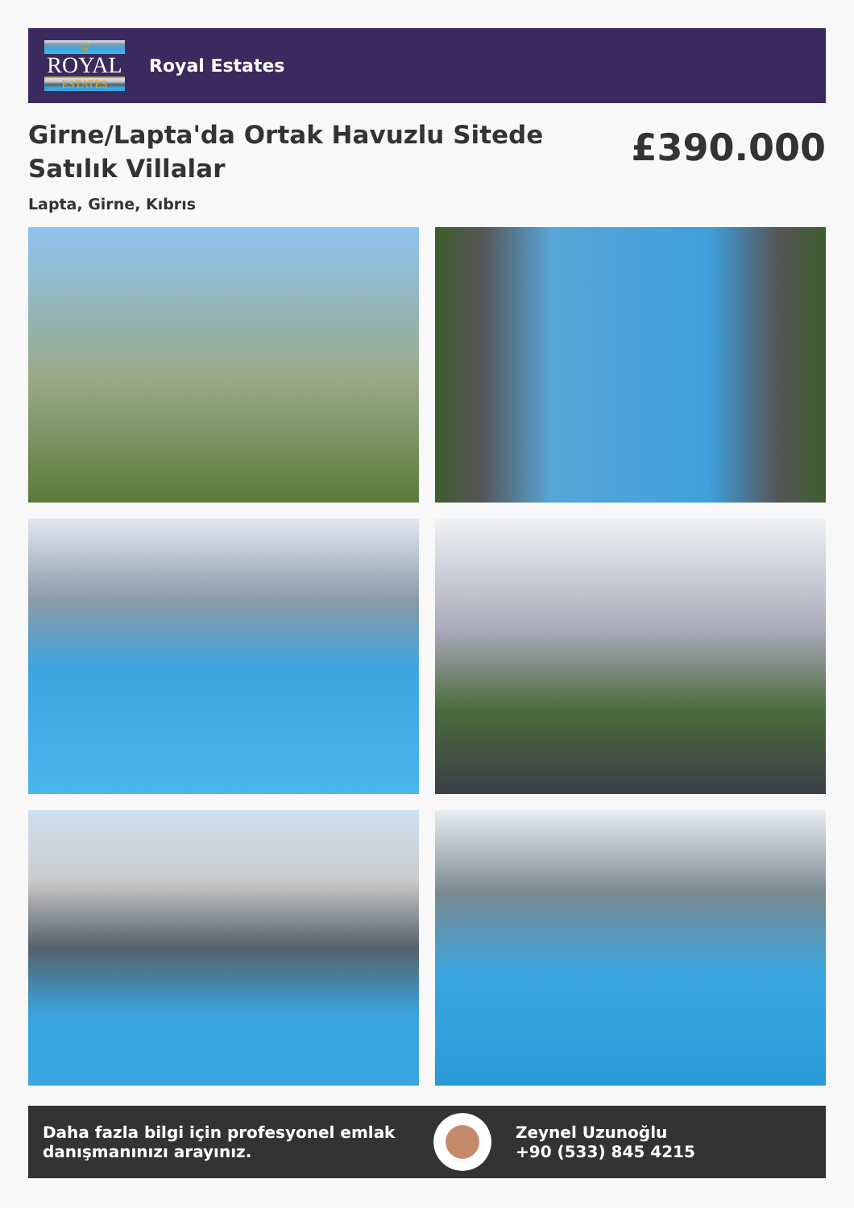♔
ROYAL
ESTATES
Royal Estates
Girne/Lapta'da Ortak Havuzlu Sitede Satılık Villalar
£390.000
Lapta, Girne, Kıbrıs
Daha fazla bilgi için profesyonel emlak danışmanınızı arayınız.
Zeynel Uzunoğlu
+90 (533) 845 4215